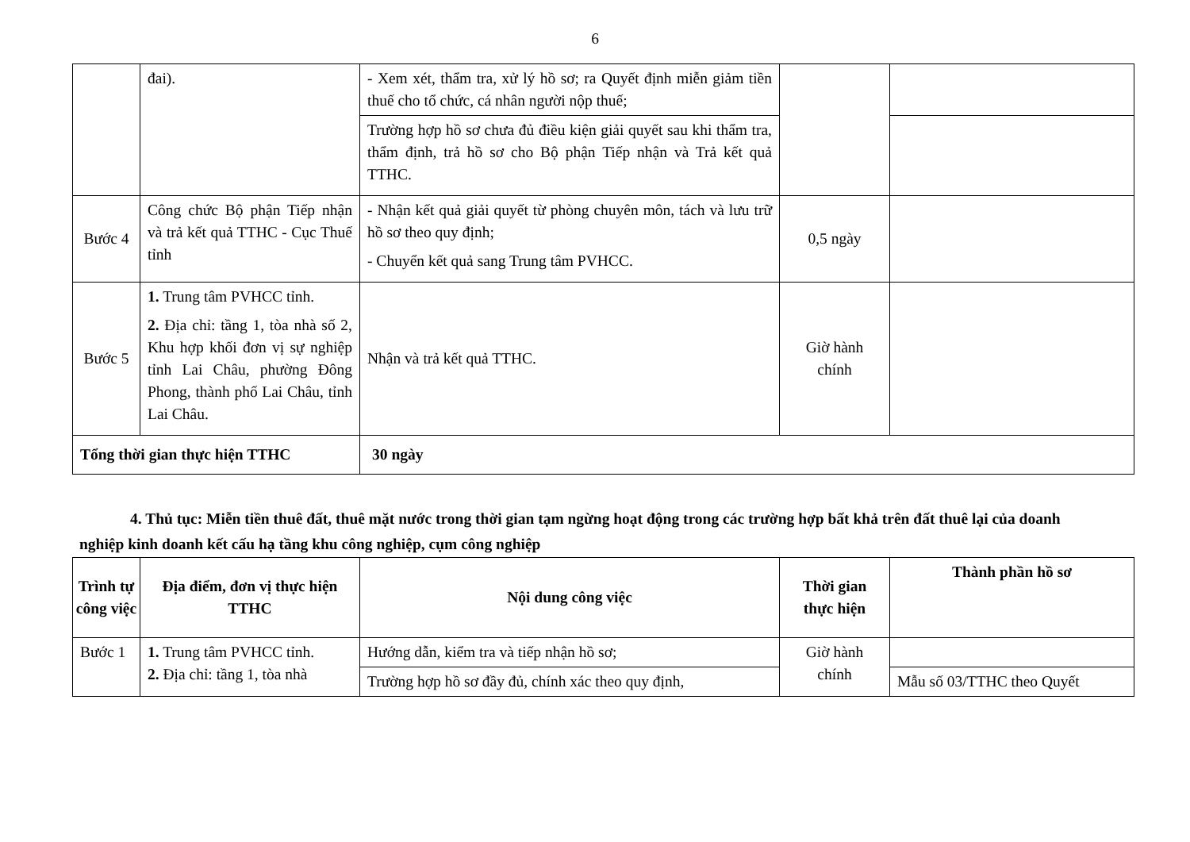6
| | đai). | - Xem xét, thẩm tra, xử lý hồ sơ; ra Quyết định miễn giảm tiền thuế cho tổ chức, cá nhân người nộp thuế; | | |
| | | Trường hợp hồ sơ chưa đủ điều kiện giải quyết sau khi thẩm tra, thẩm định, trả hồ sơ cho Bộ phận Tiếp nhận và Trả kết quả TTHC. | | |
| Bước 4 | Công chức Bộ phận Tiếp nhận và trả kết quả TTHC - Cục Thuế tỉnh | - Nhận kết quả giải quyết từ phòng chuyên môn, tách và lưu trữ hồ sơ theo quy định; - Chuyển kết quả sang Trung tâm PVHCC. | 0,5 ngày | |
| Bước 5 | 1. Trung tâm PVHCC tỉnh. 2. Địa chỉ: tầng 1, tòa nhà số 2, Khu hợp khối đơn vị sự nghiệp tỉnh Lai Châu, phường Đông Phong, thành phố Lai Châu, tỉnh Lai Châu. | Nhận và trả kết quả TTHC. | Giờ hành chính | |
| Tổng thời gian thực hiện TTHC | | 30 ngày | | |
4. Thủ tục: Miễn tiền thuê đất, thuê mặt nước trong thời gian tạm ngừng hoạt động trong các trường hợp bất khả trên đất thuê lại của doanh nghiệp kinh doanh kết cấu hạ tầng khu công nghiệp, cụm công nghiệp
| Trình tự công việc | Địa điểm, đơn vị thực hiện TTHC | Nội dung công việc | Thời gian thực hiện | Thành phần hồ sơ |
| --- | --- | --- | --- | --- |
| Bước 1 | 1. Trung tâm PVHCC tỉnh. 2. Địa chỉ: tầng 1, tòa nhà | Hướng dẫn, kiểm tra và tiếp nhận hồ sơ; | Giờ hành chính | |
| | | Trường hợp hồ sơ đầy đủ, chính xác theo quy định, | | Mẫu số 03/TTHC theo Quyết |